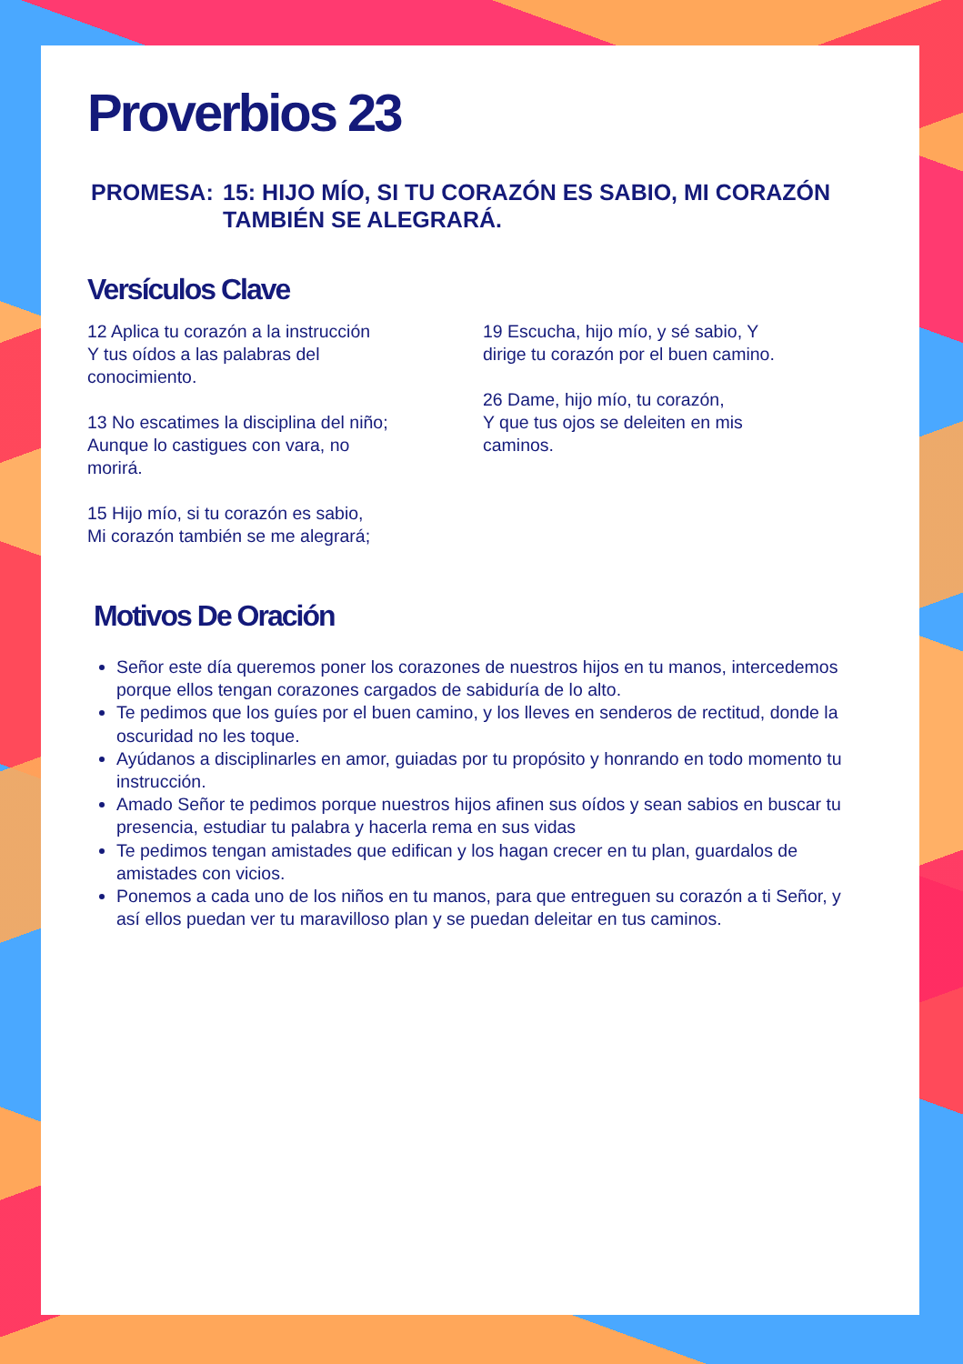Proverbios 23
PROMESA: 15: HIJO MÍO, SI TU CORAZÓN ES SABIO, MI CORAZÓN TAMBIÉN SE ALEGRARÁ.
Versículos Clave
12 Aplica tu corazón a la instrucción
Y tus oídos a las palabras del
conocimiento.
13 No escatimes la disciplina del niño;
Aunque lo castigues con vara, no
morirá.
15 Hijo mío, si tu corazón es sabio,
Mi corazón también se me alegrará;
19 Escucha, hijo mío, y sé sabio, Y
dirige tu corazón por el buen camino.
26 Dame, hijo mío, tu corazón,
Y que tus ojos se deleiten en mis
caminos.
Motivos De Oración
Señor este día queremos poner los corazones de nuestros hijos en tu manos, intercedemos porque ellos tengan corazones cargados de sabiduría de lo alto.
Te pedimos que los guíes por el buen camino, y los lleves en senderos de rectitud, donde la oscuridad no les toque.
Ayúdanos a disciplinarles en amor, guiadas por tu propósito y honrando en todo momento tu instrucción.
Amado Señor te pedimos porque nuestros hijos afinen sus oídos y sean sabios en buscar tu presencia, estudiar tu palabra y hacerla rema en sus vidas
Te pedimos tengan amistades que edifican y los hagan crecer en tu plan, guardalos de amistades con vicios.
Ponemos a cada uno de los niños en tu manos, para que entreguen su corazón a ti Señor, y así ellos puedan ver tu maravilloso plan y se puedan deleitar en tus caminos.